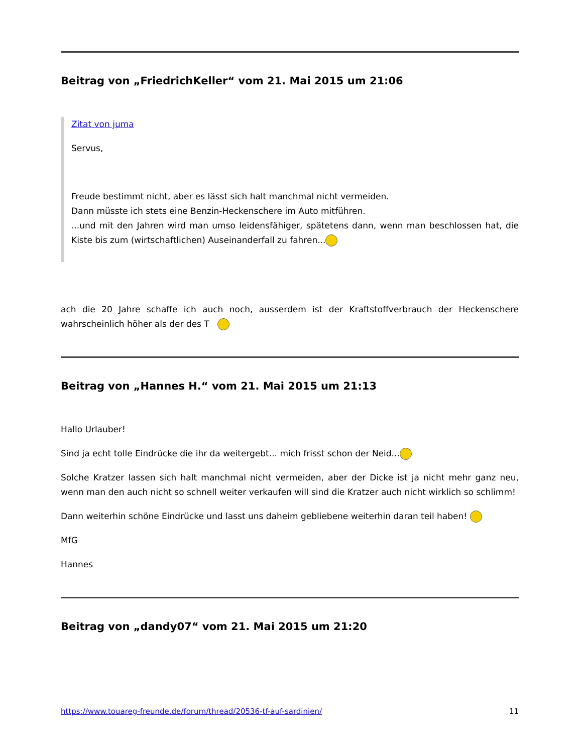Beitrag von „FriedrichKeller“ vom 21. Mai 2015 um 21:06
Zitat von juma
Servus,
Freude bestimmt nicht, aber es lässt sich halt manchmal nicht vermeiden.
Dann müsste ich stets eine Benzin-Heckenschere im Auto mitführen.
...und mit den Jahren wird man umso leidensfähiger, spätetens dann, wenn man beschlossen hat, die Kiste bis zum (wirtschaftlichen) Auseinanderfall zu fahren...
ach die 20 Jahre schaffe ich auch noch, ausserdem ist der Kraftstoffverbrauch der Heckenschere wahrscheinlich höher als der des T
Beitrag von „Hannes H.“ vom 21. Mai 2015 um 21:13
Hallo Urlauber!
Sind ja echt tolle Eindrücke die ihr da weitergebt... mich frisst schon der Neid...
Solche Kratzer lassen sich halt manchmal nicht vermeiden, aber der Dicke ist ja nicht mehr ganz neu, wenn man den auch nicht so schnell weiter verkaufen will sind die Kratzer auch nicht wirklich so schlimm!
Dann weiterhin schöne Eindrücke und lasst uns daheim gebliebene weiterhin daran teil haben!
MfG
Hannes
Beitrag von „dandy07“ vom 21. Mai 2015 um 21:20
https://www.touareg-freunde.de/forum/thread/20536-tf-auf-sardinien/ 11